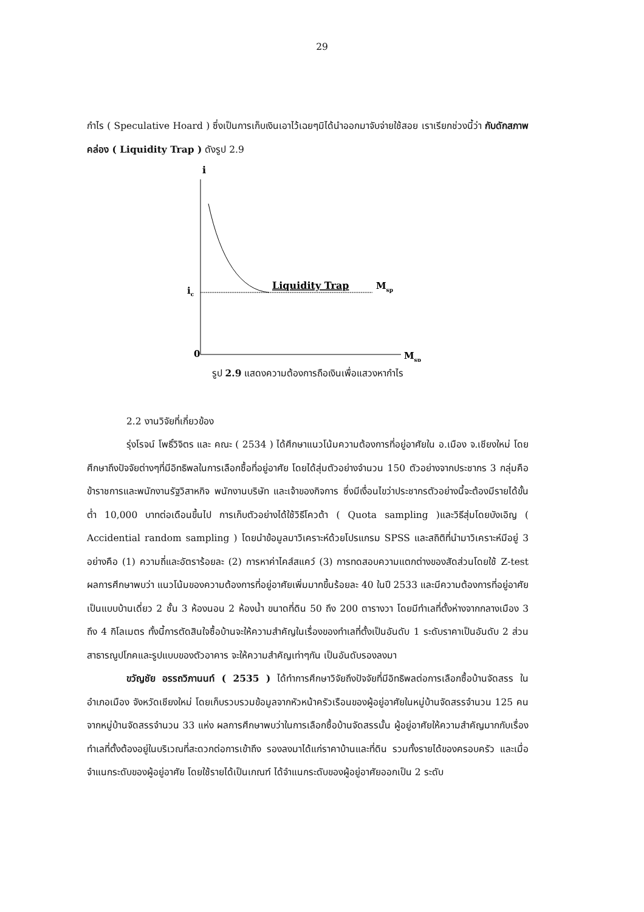29
กำไร ( Speculative Hoard ) ซึ่งเป็นการเก็บเงินเอาไว้เฉยๆมิได้นำออกมาจับจ่ายใช้สอย เราเรียกช่วงนี้ว่า กับดักสภาพคล่อง ( Liquidity Trap ) ดังรูป 2.9
i
ic
Liquidity Trap
Msp
0
Msp
รูป 2.9 แสดงความต้องการถือเงินเพื่อแสวงหากำไร
2.2 งานวิจัยที่เกี่ยวข้อง
รุ่งโรจน์ โพธิ์วิจิตร และ คณะ ( 2534 ) ได้ศึกษาแนวโน้มความต้องการที่อยู่อาศัยใน อ.เมือง จ.เชียงใหม่ โดยศึกษาถึงปัจจัยต่างๆที่มีอิทธิพลในการเลือกซื้อที่อยู่อาศัย โดยได้สุ่มตัวอย่างจำนวน 150 ตัวอย่างจากประชากร 3 กลุ่มคือ ข้าราชการและพนักงานรัฐวิสาหกิจ พนักงานบริษัท และเจ้าของกิจการ ซึ่งมีเงื่อนไขว่าประชากรตัวอย่างนี้จะต้องมีรายได้ขั้นต่ำ 10,000 บาทต่อเดือนขึ้นไป การเก็บตัวอย่างได้ใช้วิธีโควต้า ( Quota sampling )และวิธีสุ่มโดยบังเอิญ ( Accidential random sampling ) โดยนำข้อมูลมาวิเคราะห์ด้วยโปรแกรม SPSS และสถิติที่นำมาวิเคราะห์มีอยู่ 3 อย่างคือ (1) ความถี่และอัตราร้อยละ (2) การหาค่าไคส์สแคว์ (3) การทดสอบความแตกต่างของสัดส่วนโดยใช้ Z-test ผลการศึกษาพบว่า แนวโน้มของความต้องการที่อยู่อาศัยเพิ่มมากขึ้นร้อยละ 40 ในปี 2533 และมีความต้องการที่อยู่อาศัยเป็นแบบบ้านเดี่ยว 2 ชั้น 3 ห้องนอน 2 ห้องน้ำ ขนาดที่ดิน 50 ถึง 200 ตารางวา โดยมีทำเลที่ตั้งห่างจากกลางเมือง 3 ถึง 4 กิโลเมตร ทั้งนี้การตัดสินใจซื้อบ้านจะให้ความสำคัญในเรื่องของทำเลที่ตั้งเป็นอันดับ 1 ระดับราคาเป็นอันดับ 2 ส่วนสาธารณูปโภคและรูปแบบของตัวอาคาร จะให้ความสำคัญเท่าๆกัน เป็นอันดับรองลงมา
ขวัญชัย อรรถวิภานนท์ ( 2535 ) ได้ทำการศึกษาวิจัยถึงปัจจัยที่มีอิทธิพลต่อการเลือกซื้อบ้านจัดสรร ในอำเภอเมือง จังหวัดเชียงใหม่ โดยเก็บรวบรวมข้อมูลจากหัวหน้าครัวเรือนของผู้อยู่อาศัยในหมู่บ้านจัดสรรจำนวน 125 คน จากหมู่บ้านจัดสรรจำนวน 33 แห่ง ผลการศึกษาพบว่าในการเลือกซื้อบ้านจัดสรรนั้น ผู้อยู่อาศัยให้ความสำคัญมากกับเรื่องทำเลที่ตั้งต้องอยู่ในบริเวณที่สะดวกต่อการเข้าถึง รองลงมาได้แก่ราคาบ้านและที่ดิน รวมทั้งรายได้ของครอบครัว และเมื่อจำแนกระดับของผู้อยู่อาศัย โดยใช้รายได้เป็นเกณฑ์ ได้จำแนกระดับของผู้อยู่อาศัยออกเป็น 2 ระดับ